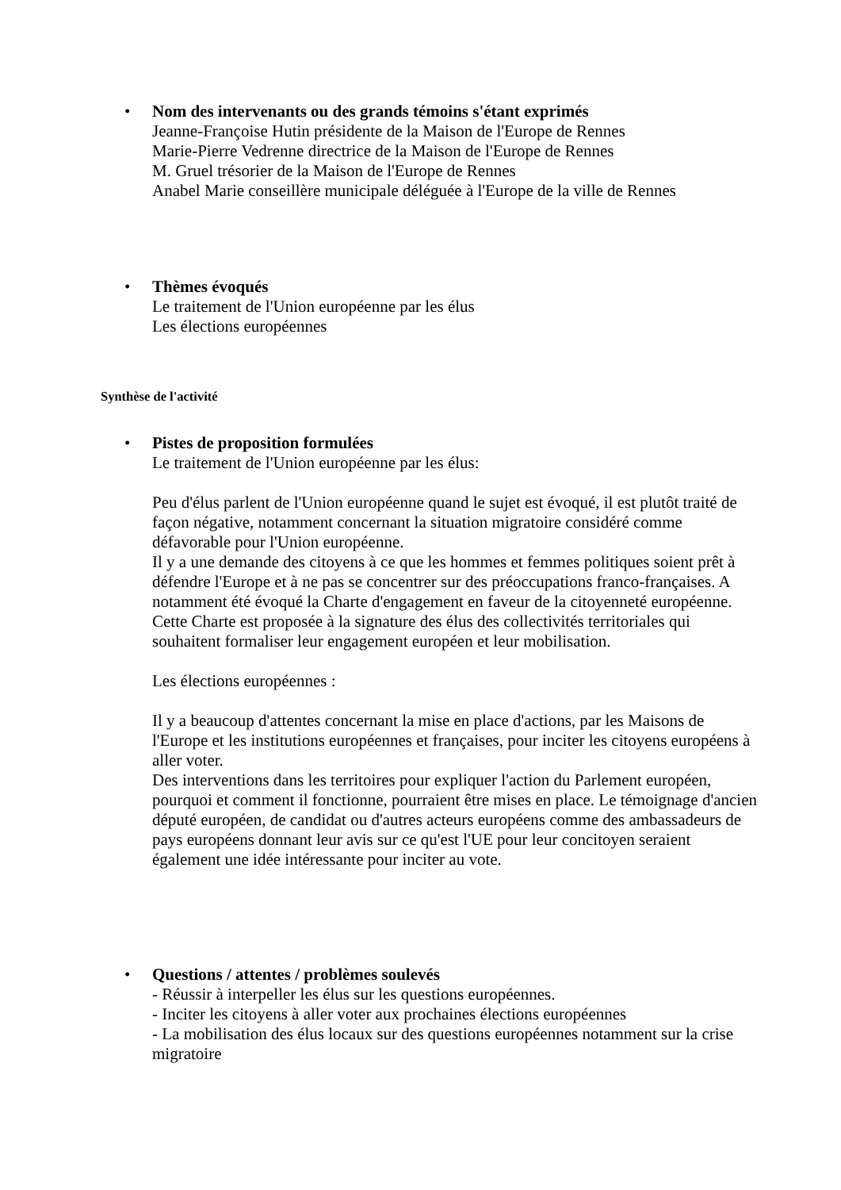•
Nom des intervenants ou des grands témoins s'étant exprimés
Jeanne-Françoise Hutin présidente de la Maison de l'Europe de Rennes
Marie-Pierre Vedrenne directrice de la Maison de l'Europe de Rennes
M. Gruel trésorier de la Maison de l'Europe de Rennes
Anabel Marie conseillère municipale déléguée à l'Europe de la ville de Rennes
•
Thèmes évoqués
Le traitement de l'Union européenne par les élus
Les élections européennes
Synthèse de l'activité
•
Pistes de proposition formulées
Le traitement de l'Union européenne par les élus:
Peu d'élus parlent de l'Union européenne quand le sujet est évoqué, il est plutôt traité de façon négative, notamment concernant la situation migratoire considéré comme défavorable pour l'Union européenne.
Il y a une demande des citoyens à ce que les hommes et femmes politiques soient prêt à défendre l'Europe et à ne pas se concentrer sur des préoccupations franco-françaises. A notamment été évoqué la Charte d'engagement en faveur de la citoyenneté européenne. Cette Charte est proposée à la signature des élus des collectivités territoriales qui souhaitent formaliser leur engagement européen et leur mobilisation.
Les élections européennes :
Il y a beaucoup d'attentes concernant la mise en place d'actions, par les Maisons de l'Europe et les institutions européennes et françaises, pour inciter les citoyens européens à aller voter.
Des interventions dans les territoires pour expliquer l'action du Parlement européen, pourquoi et comment il fonctionne, pourraient être mises en place. Le témoignage d'ancien député européen, de candidat ou d'autres acteurs européens comme des ambassadeurs de pays européens donnant leur avis sur ce qu'est l'UE pour leur concitoyen seraient également une idée intéressante pour inciter au vote.
•
Questions / attentes / problèmes soulevés
- Réussir à interpeller les élus sur les questions européennes.
- Inciter les citoyens à aller voter aux prochaines élections européennes
- La mobilisation des élus locaux sur des questions européennes notamment sur la crise migratoire